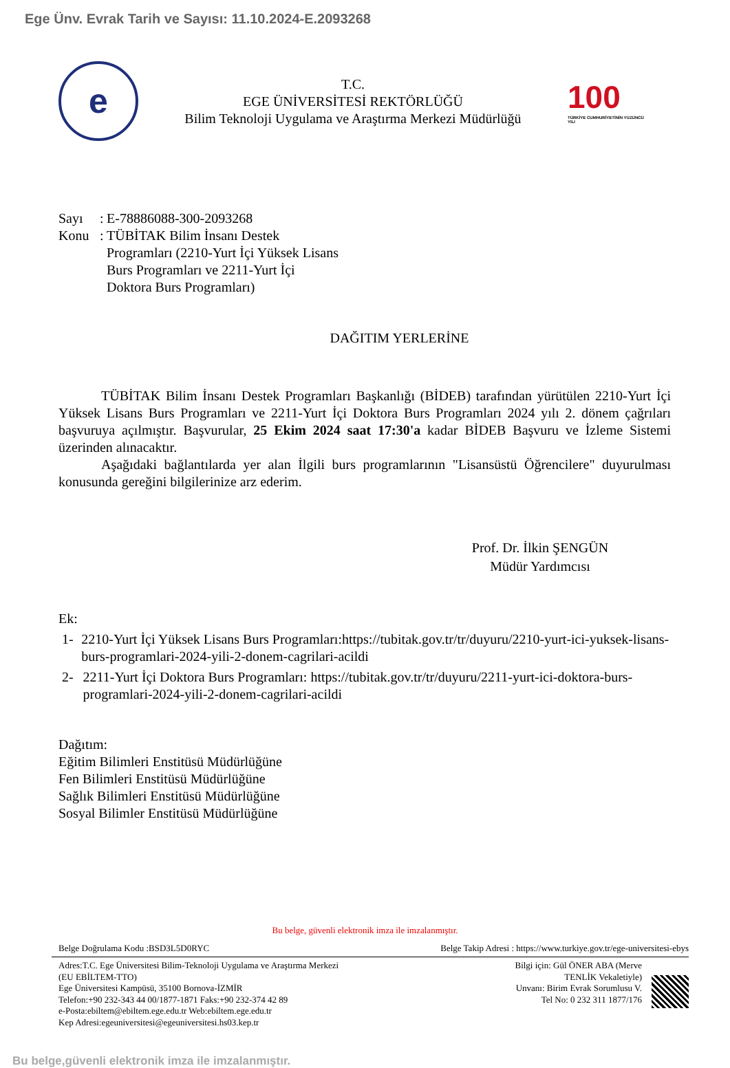Ege Ünv. Evrak Tarih ve Sayısı: 11.10.2024-E.2093268
e
T.C.
EGE ÜNİVERSİTESİ REKTÖRLÜĞÜ
Bilim Teknoloji Uygulama ve Araştırma Merkezi Müdürlüğü
100
TÜRKİYE CUMHURİYETİNİN YÜZÜNCÜ YILI
Sayı: E-78886088-300-2093268 Konu: TÜBİTAK Bilim İnsanı Destek Programları (2210-Yurt İçi Yüksek Lisans Burs Programları ve 2211-Yurt İçi Doktora Burs Programları)
DAĞITIM YERLERİNE
TÜBİTAK Bilim İnsanı Destek Programları Başkanlığı (BİDEB) tarafından yürütülen 2210-Yurt İçi Yüksek Lisans Burs Programları ve 2211-Yurt İçi Doktora Burs Programları 2024 yılı 2. dönem çağrıları başvuruya açılmıştır. Başvurular, 25 Ekim 2024 saat 17:30'a kadar BİDEB Başvuru ve İzleme Sistemi üzerinden alınacaktır.
Aşağıdaki bağlantılarda yer alan İlgili burs programlarının "Lisansüstü Öğrencilere" duyurulması konusunda gereğini bilgilerinize arz ederim.
Prof. Dr. İlkin ŞENGÜN
Müdür Yardımcısı
Ek:
1- 2210-Yurt İçi Yüksek Lisans Burs Programları:https://tubitak.gov.tr/tr/duyuru/2210-yurt-ici-yuksek-lisans-burs-programlari-2024-yili-2-donem-cagrilari-acildi
2- 2211-Yurt İçi Doktora Burs Programları: https://tubitak.gov.tr/tr/duyuru/2211-yurt-ici-doktora-burs-programlari-2024-yili-2-donem-cagrilari-acildi
Dağıtım:
Eğitim Bilimleri Enstitüsü Müdürlüğüne
Fen Bilimleri Enstitüsü Müdürlüğüne
Sağlık Bilimleri Enstitüsü Müdürlüğüne
Sosyal Bilimler Enstitüsü Müdürlüğüne
Bu belge, güvenli elektronik imza ile imzalanmıştır.
Belge Doğrulama Kodu :BSD3L5D0RYC Belge Takip Adresi : https://www.turkiye.gov.tr/ege-universitesi-ebys
Adres:T.C. Ege Üniversitesi Bilim-Teknoloji Uygulama ve Araştırma Merkezi
(EU EBİLTEM-TTO)
Ege Üniversitesi Kampüsü, 35100 Bornova-İZMİR
Telefon:+90 232-343 44 00/1877-1871 Faks:+90 232-374 42 89
e-Posta:ebiltem@ebiltem.ege.edu.tr Web:ebiltem.ege.edu.tr
Kep Adresi:egeuniversitesi@egeuniversitesi.hs03.kep.tr
Bilgi için: Gül ÖNER ABA (Merve
TENLİK Vekaletiyle)
Unvanı: Birim Evrak Sorumlusu V.
Tel No: 0 232 311 1877/176
Bu belge,güvenli elektronik imza ile imzalanmıştır.